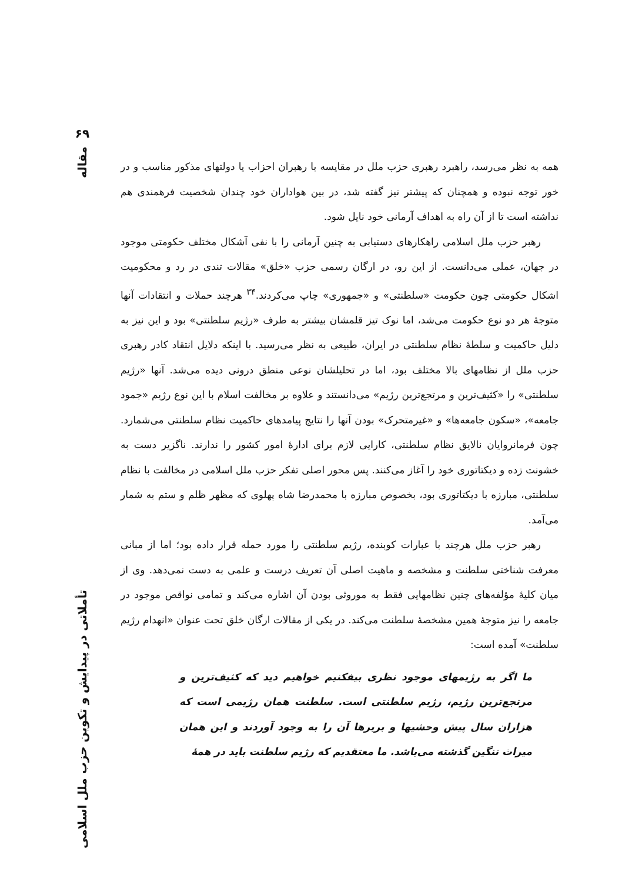۶۹
مقاله
تأملاتی در پیدایش و تکوین حزب ملل اسلامی
همه به نظر می‌رسد، راهبرد رهبری حزب ملل در مقایسه با رهبران احزاب یا دولتهای مذکور مناسب و در خور توجه نبوده و همچنان که پیشتر نیز گفته شد، در بین هواداران خود چندان شخصیت فرهمندی هم نداشته است تا از آن راه به اهداف آرمانی خود نایل شود.
رهبر حزب ملل اسلامی راهکارهای دستیابی به چنین آرمانی را با نفی آشکال مختلف حکومتی موجود در جهان، عملی می‌دانست. از این رو، در ارگان رسمی حزب «خلق» مقالات تندی در رد و محکومیت اشکال حکومتی چون حکومت «سلطنتی» و «جمهوری» چاپ می‌کردند.<sup>۳۴</sup> هرچند حملات و انتقادات آنها متوجهٔ هر دو نوع حکومت می‌شد، اما نوک تیز قلمشان بیشتر به طرف «رژیم سلطنتی» بود و این نیز به دلیل حاکمیت و سلطهٔ نظام سلطنتی در ایران، طبیعی به نظر می‌رسید. با اینکه دلایل انتقاد کادر رهبری حزب ملل از نظامهای بالا مختلف بود، اما در تحلیلشان نوعی منطق درونی دیده می‌شد. آنها «رژیم سلطنتی» را «کثیف‌ترین و مرتجع‌ترین رژیم» می‌دانستند و علاوه بر مخالفت اسلام با این نوع رژیم «جمود جامعه»، «سکون جامعه‌ها» و «غیرمتحرک» بودن آنها را نتایج پیامدهای حاکمیت نظام سلطنتی می‌شمارد. چون فرمانروایان نالایق نظام سلطنتی، کارایی لازم برای ادارهٔ امور کشور را ندارند. ناگزیر دست به خشونت زده و دیکتاتوری خود را آغاز می‌کنند. پس محور اصلی تفکر حزب ملل اسلامی در مخالفت با نظام سلطنتی، مبارزه با دیکتاتوری بود، بخصوص مبارزه با محمدرضا شاه پهلوی که مظهر ظلم و ستم به شمار می‌آمد.
رهبر حزب ملل هرچند با عبارات کوبنده، رژیم سلطنتی را مورد حمله قرار داده بود؛ اما از مبانی معرفت شناختی سلطنت و مشخصه و ماهیت اصلی آن تعریف درست و علمی به دست نمی‌دهد. وی از میان کلیهٔ مؤلفه‌های چنین نظامهایی فقط به موروثی بودن آن اشاره می‌کند و تمامی نواقص موجود در جامعه را نیز متوجهٔ همین مشخصهٔ سلطنت می‌کند. در یکی از مقالات ارگان خلق تحت عنوان «انهدام رژیم سلطنت» آمده است:
ما اگر به رژیمهای موجود نظری بیفکنیم خواهیم دید که کثیف‌ترین و مرتجع‌ترین رژیم، رژیم سلطنتی است. سلطنت همان رژیمی است که هزاران سال پیش وحشیها و بربرها آن را به وجود آوردند و این همان میراث ننگین گذشته می‌باشد. ما معتقدیم که رژیم سلطنت باید در همهٔ